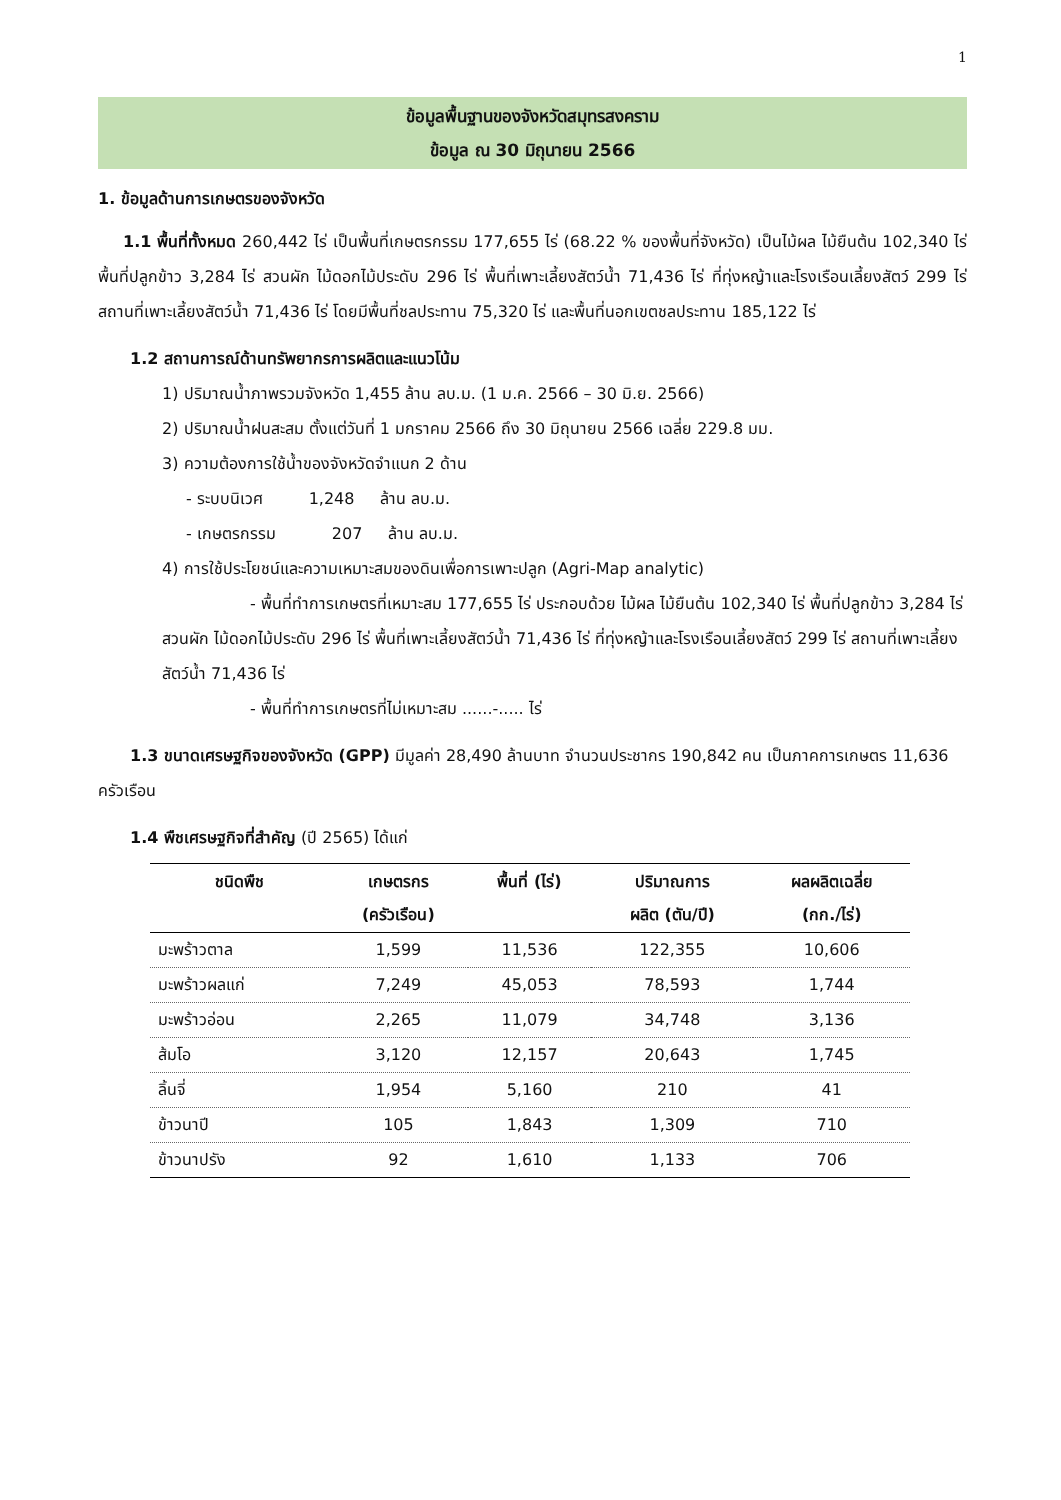1
ข้อมูลพื้นฐานของจังหวัดสมุทรสงคราม
ข้อมูล ณ 30 มิถุนายน 2566
1. ข้อมูลด้านการเกษตรของจังหวัด
1.1 พื้นที่ทั้งหมด 260,442 ไร่ เป็นพื้นที่เกษตรกรรม 177,655 ไร่ (68.22 % ของพื้นที่จังหวัด) เป็นไม้ผล ไม้ยืนต้น 102,340 ไร่ พื้นที่ปลูกข้าว 3,284 ไร่ สวนผัก ไม้ดอกไม้ประดับ 296 ไร่ พื้นที่เพาะเลี้ยงสัตว์น้ำ 71,436 ไร่ ที่ทุ่งหญ้าและโรงเรือนเลี้ยงสัตว์ 299 ไร่ สถานที่เพาะเลี้ยงสัตว์น้ำ 71,436 ไร่ โดยมีพื้นที่ชลประทาน 75,320 ไร่ และพื้นที่นอกเขตชลประทาน 185,122 ไร่
1.2 สถานการณ์ด้านทรัพยากรการผลิตและแนวโน้ม
1) ปริมาณน้ำภาพรวมจังหวัด 1,455 ล้าน ลบ.ม. (1 ม.ค. 2566 – 30 มิ.ย. 2566)
2) ปริมาณน้ำฝนสะสม ตั้งแต่วันที่ 1 มกราคม 2566 ถึง 30 มิถุนายน 2566 เฉลี่ย 229.8 มม.
3) ความต้องการใช้น้ำของจังหวัดจำแนก 2 ด้าน
- ระบบนิเวศ 1,248 ล้าน ลบ.ม.
- เกษตรกรรม 207 ล้าน ลบ.ม.
4) การใช้ประโยชน์และความเหมาะสมของดินเพื่อการเพาะปลูก (Agri-Map analytic)
- พื้นที่ทำการเกษตรที่เหมาะสม 177,655 ไร่ ประกอบด้วย ไม้ผล ไม้ยืนต้น 102,340 ไร่ พื้นที่ปลูกข้าว 3,284 ไร่ สวนผัก ไม้ดอกไม้ประดับ 296 ไร่ พื้นที่เพาะเลี้ยงสัตว์น้ำ 71,436 ไร่ ที่ทุ่งหญ้าและโรงเรือนเลี้ยงสัตว์ 299 ไร่ สถานที่เพาะเลี้ยงสัตว์น้ำ 71,436 ไร่
- พื้นที่ทำการเกษตรที่ไม่เหมาะสม ......-..... ไร่
1.3 ขนาดเศรษฐกิจของจังหวัด (GPP) มีมูลค่า 28,490 ล้านบาท จำนวนประชากร 190,842 คน เป็นภาคการเกษตร 11,636 ครัวเรือน
1.4 พืชเศรษฐกิจที่สำคัญ (ปี 2565) ได้แก่
| ชนิดพืช | เกษตรกร (ครัวเรือน) | พื้นที่ (ไร่) | ปริมาณการ ผลิต (ตัน/ปี) | ผลผลิตเฉลี่ย (กก./ไร่) |
| --- | --- | --- | --- | --- |
| มะพร้าวตาล | 1,599 | 11,536 | 122,355 | 10,606 |
| มะพร้าวผลแก่ | 7,249 | 45,053 | 78,593 | 1,744 |
| มะพร้าวอ่อน | 2,265 | 11,079 | 34,748 | 3,136 |
| ส้มโอ | 3,120 | 12,157 | 20,643 | 1,745 |
| ลิ้นจี่ | 1,954 | 5,160 | 210 | 41 |
| ข้าวนาปี | 105 | 1,843 | 1,309 | 710 |
| ข้าวนาปรัง | 92 | 1,610 | 1,133 | 706 |